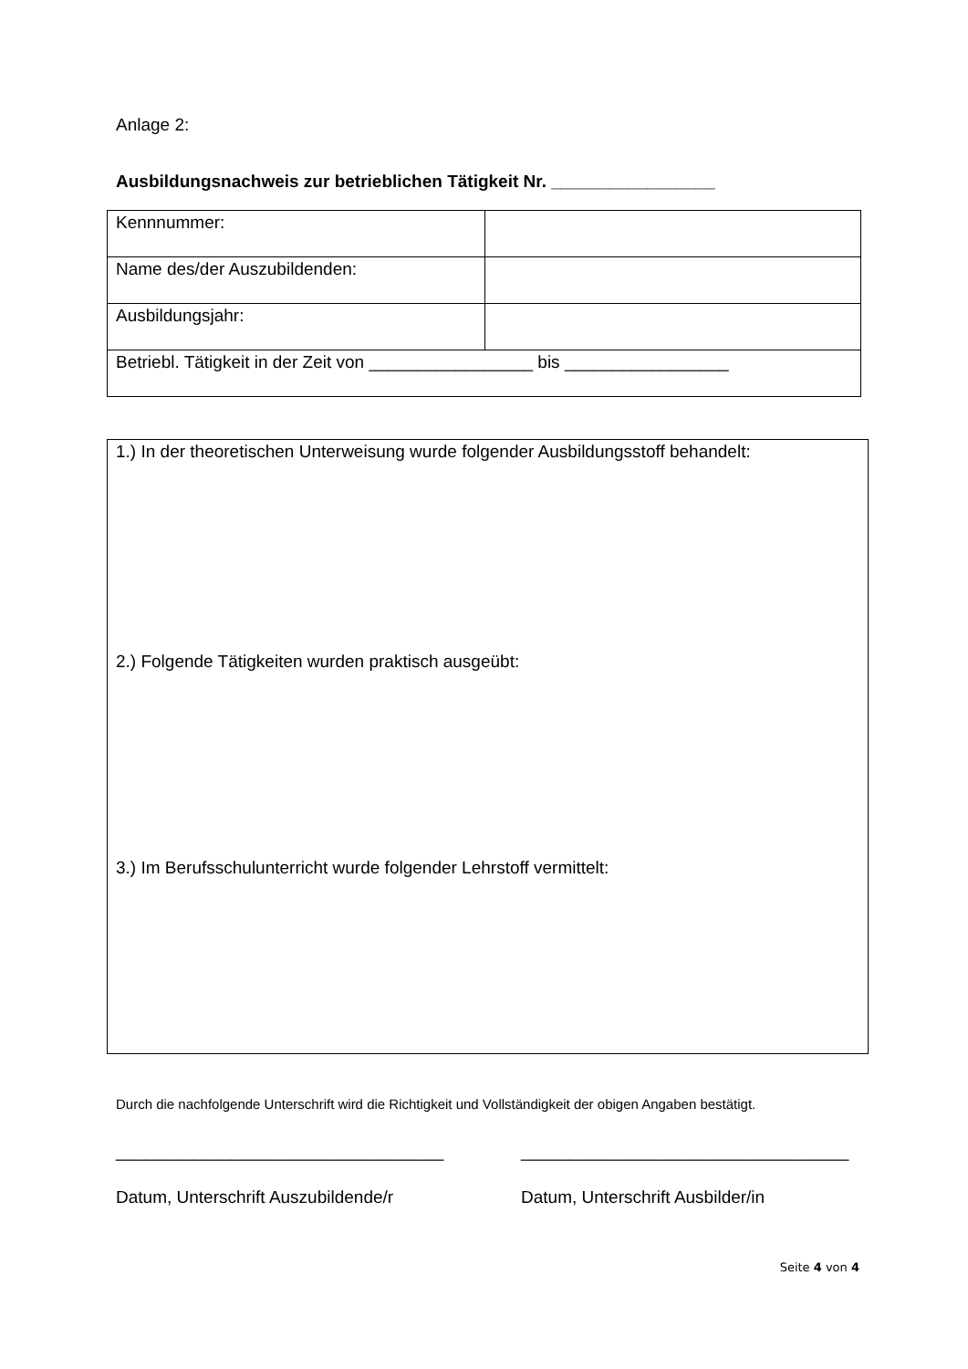Anlage 2:
Ausbildungsnachweis zur betrieblichen Tätigkeit Nr. _________________
| Kennnummer: | |
| Name des/der Auszubildenden: | |
| Ausbildungsjahr: | |
| Betriebl. Tätigkeit in der Zeit von _________________ bis _________________ | |
1.) In der theoretischen Unterweisung wurde folgender Ausbildungsstoff behandelt:
2.) Folgende Tätigkeiten wurden praktisch ausgeübt:
3.) Im Berufsschulunterricht wurde folgender Lehrstoff vermittelt:
Durch die nachfolgende Unterschrift wird die Richtigkeit und Vollständigkeit der obigen Angaben bestätigt.
__________________________________ __________________________________
Datum, Unterschrift Auszubildende/r Datum, Unterschrift Ausbilder/in
Seite 4 von 4